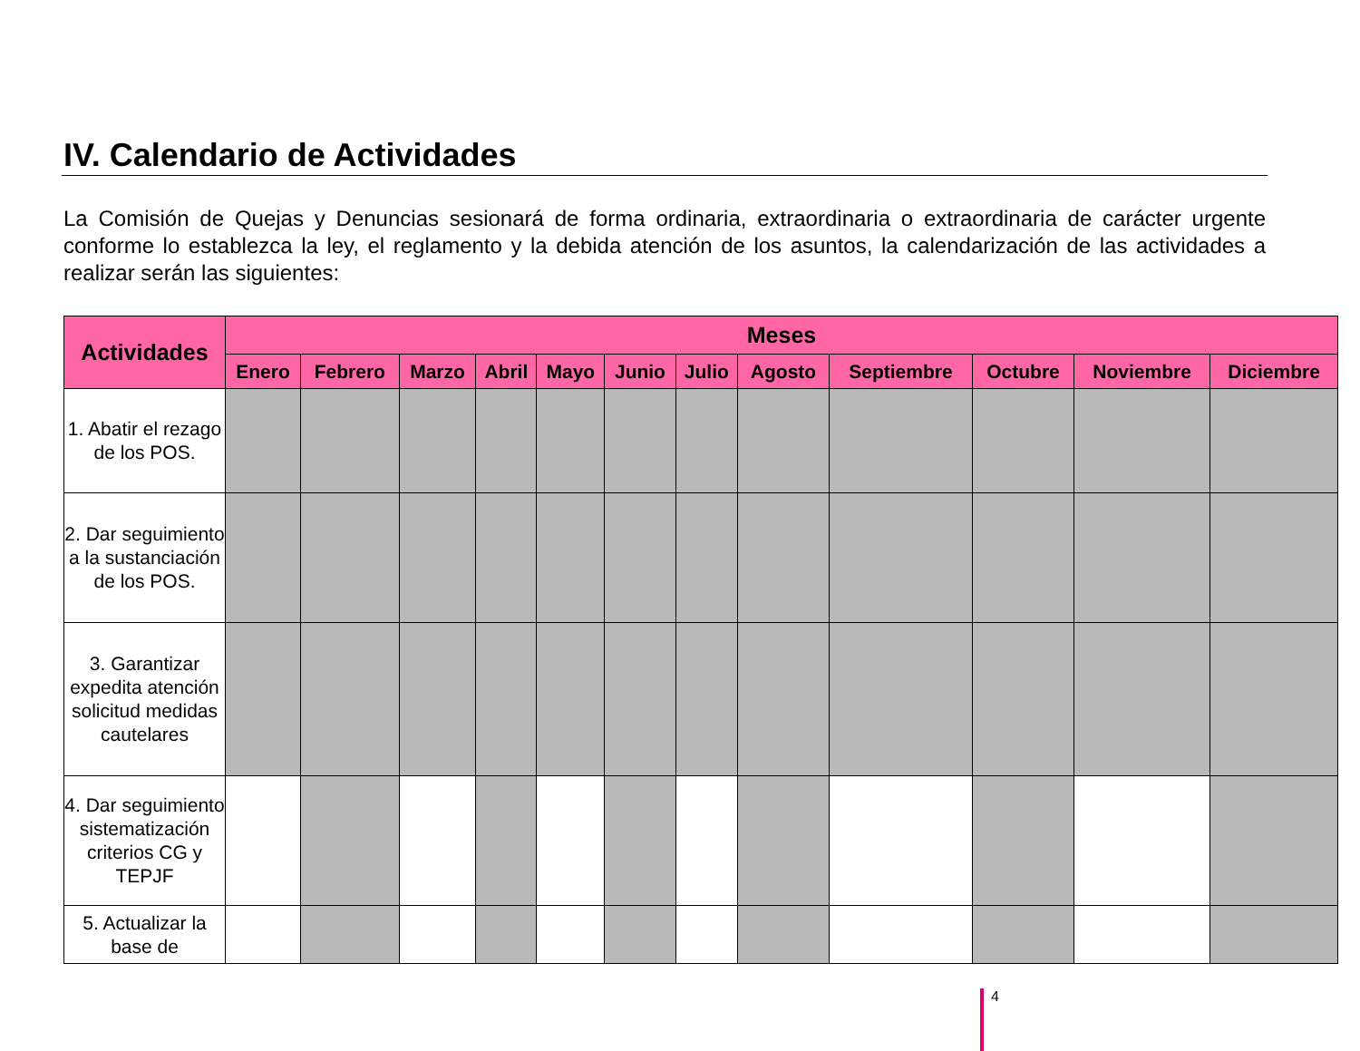IV. Calendario de Actividades
La Comisión de Quejas y Denuncias sesionará de forma ordinaria, extraordinaria o extraordinaria de carácter urgente conforme lo establezca la ley, el reglamento y la debida atención de los asuntos, la calendarización de las actividades a realizar serán las siguientes:
| Actividades | Meses | | | | | | | | | | | |
| --- | --- | --- | --- | --- | --- | --- | --- | --- | --- | --- | --- | --- |
| | Enero | Febrero | Marzo | Abril | Mayo | Junio | Julio | Agosto | Septiembre | Octubre | Noviembre | Diciembre |
| 1. Abatir el rezago de los POS. | | | | | | | | | | | | |
| 2. Dar seguimiento a la sustanciación de los POS. | | | | | | | | | | | | |
| 3. Garantizar expedita atención solicitud medidas cautelares | | | | | | | | | | | | |
| 4. Dar seguimiento sistematización criterios CG y TEPJF | | | | | | | | | | | | |
| 5. Actualizar la base de | | | | | | | | | | | | |
4